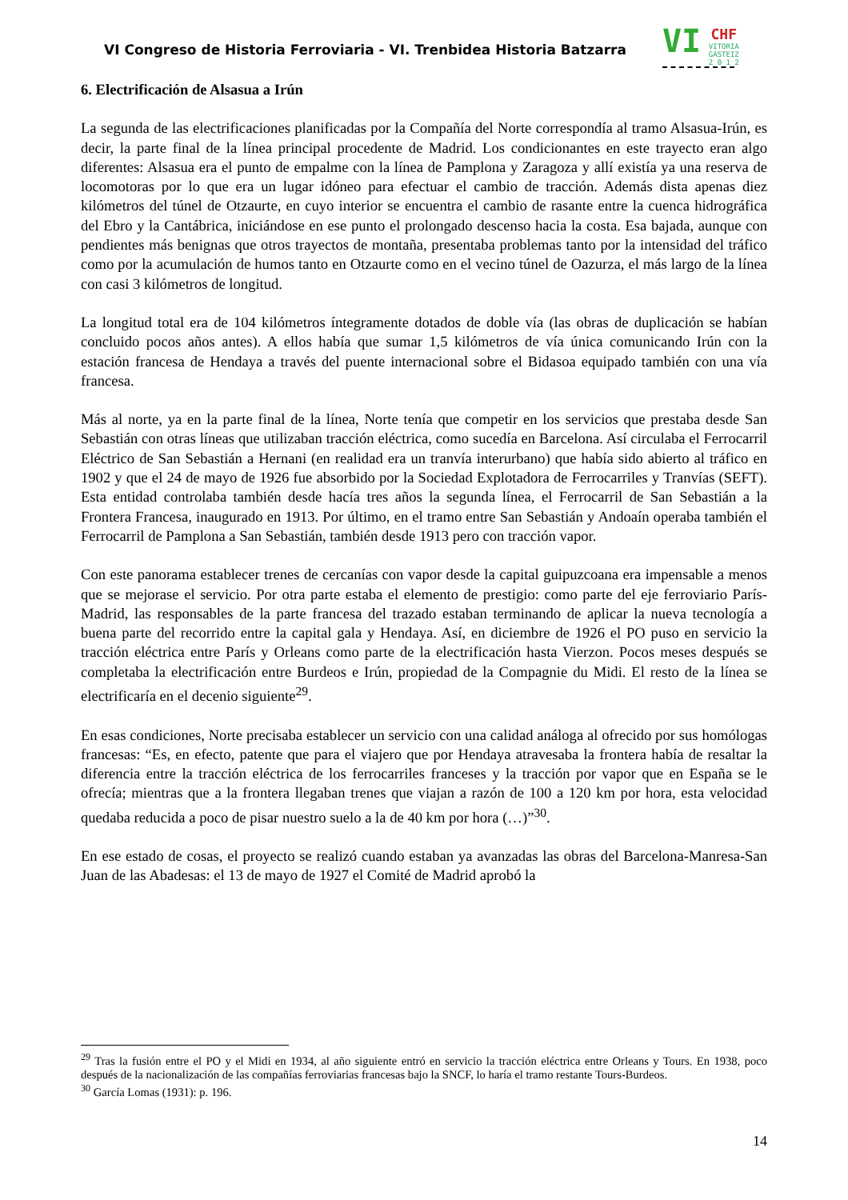VI Congreso de Historia Ferroviaria - VI. Trenbidea Historia Batzarra
VI CHF
VITORIA
GASTEIZ
2 0 1 2
6. Electrificación de Alsasua a Irún
La segunda de las electrificaciones planificadas por la Compañía del Norte correspondía al tramo Alsasua-Irún, es decir, la parte final de la línea principal procedente de Madrid. Los condicionantes en este trayecto eran algo diferentes: Alsasua era el punto de empalme con la línea de Pamplona y Zaragoza y allí existía ya una reserva de locomotoras por lo que era un lugar idóneo para efectuar el cambio de tracción. Además dista apenas diez kilómetros del túnel de Otzaurte, en cuyo interior se encuentra el cambio de rasante entre la cuenca hidrográfica del Ebro y la Cantábrica, iniciándose en ese punto el prolongado descenso hacia la costa. Esa bajada, aunque con pendientes más benignas que otros trayectos de montaña, presentaba problemas tanto por la intensidad del tráfico como por la acumulación de humos tanto en Otzaurte como en el vecino túnel de Oazurza, el más largo de la línea con casi 3 kilómetros de longitud.
La longitud total era de 104 kilómetros íntegramente dotados de doble vía (las obras de duplicación se habían concluido pocos años antes). A ellos había que sumar 1,5 kilómetros de vía única comunicando Irún con la estación francesa de Hendaya a través del puente internacional sobre el Bidasoa equipado también con una vía francesa.
Más al norte, ya en la parte final de la línea, Norte tenía que competir en los servicios que prestaba desde San Sebastián con otras líneas que utilizaban tracción eléctrica, como sucedía en Barcelona. Así circulaba el Ferrocarril Eléctrico de San Sebastián a Hernani (en realidad era un tranvía interurbano) que había sido abierto al tráfico en 1902 y que el 24 de mayo de 1926 fue absorbido por la Sociedad Explotadora de Ferrocarriles y Tranvías (SEFT). Esta entidad controlaba también desde hacía tres años la segunda línea, el Ferrocarril de San Sebastián a la Frontera Francesa, inaugurado en 1913. Por último, en el tramo entre San Sebastián y Andoaín operaba también el Ferrocarril de Pamplona a San Sebastián, también desde 1913 pero con tracción vapor.
Con este panorama establecer trenes de cercanías con vapor desde la capital guipuzcoana era impensable a menos que se mejorase el servicio. Por otra parte estaba el elemento de prestigio: como parte del eje ferroviario París-Madrid, las responsables de la parte francesa del trazado estaban terminando de aplicar la nueva tecnología a buena parte del recorrido entre la capital gala y Hendaya. Así, en diciembre de 1926 el PO puso en servicio la tracción eléctrica entre París y Orleans como parte de la electrificación hasta Vierzon. Pocos meses después se completaba la electrificación entre Burdeos e Irún, propiedad de la Compagnie du Midi. El resto de la línea se electrificaría en el decenio siguiente<sup>29</sup>.
En esas condiciones, Norte precisaba establecer un servicio con una calidad análoga al ofrecido por sus homólogas francesas: “Es, en efecto, patente que para el viajero que por Hendaya atravesaba la frontera había de resaltar la diferencia entre la tracción eléctrica de los ferrocarriles franceses y la tracción por vapor que en España se le ofrecía; mientras que a la frontera llegaban trenes que viajan a razón de 100 a 120 km por hora, esta velocidad quedaba reducida a poco de pisar nuestro suelo a la de 40 km por hora (…)”<sup>30</sup>.
En ese estado de cosas, el proyecto se realizó cuando estaban ya avanzadas las obras del Barcelona-Manresa-San Juan de las Abadesas: el 13 de mayo de 1927 el Comité de Madrid aprobó la
<sup>29</sup> Tras la fusión entre el PO y el Midi en 1934, al año siguiente entró en servicio la tracción eléctrica entre Orleans y Tours. En 1938, poco después de la nacionalización de las compañías ferroviarias francesas bajo la SNCF, lo haría el tramo restante Tours-Burdeos.
<sup>30</sup> García Lomas (1931): p. 196.
14